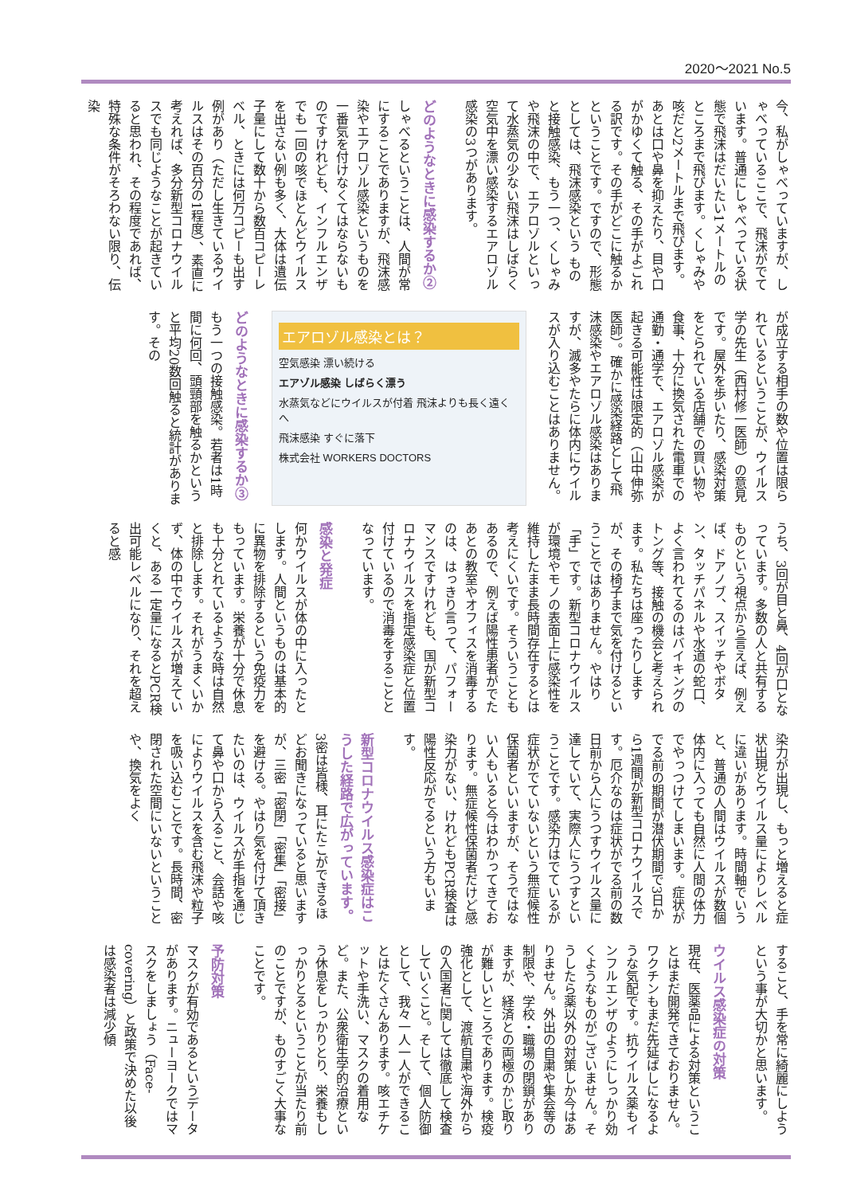2020〜2021 No.5
今、私がしゃべっていますが、しゃべっているここで、飛沫がでています。普通にしゃべっている状態で飛沫はだいたい1メートルのところまで飛びます。くしゃみや咳だと2メートルまで飛びます。あとは口や鼻を抑えたり、目や口がかゆくて触る、その手がよごれる訳です。その手がどこに触るかということです。ですので、形態としては、飛沫感染という ものと接触感染、もう一つ、くしゃみや飛沫の中で、エアロゾルといって水蒸気の少ない飛沫はしばらく空気中を漂い感染するエアロゾル感染の3つがあります。
どのようなときに感染するか②
しゃべるということは、人間が常にすることでありますが、飛沫感染やエアロゾル感染というものを一番気を付けなくてはならないものですけれども、インフルエンザでも一回の咳でほとんどウイルスを出さない例も多く、大体は遺伝子量にして数十から数百コピーレベル、ときには何万コピーも出す例があり（ただし生きているウイルスはその百分の1程度）、素直に考えれば、多分新型コロナウイルスでも同じようなことが起きていると思われ、その程度であれば、特殊な条件がそろわない限り、伝染
が成立する相手の数や位置は限られているということが、ウイルス学の先生（西村修一医師）の意見です。屋外を歩いたり、感染対策をとられている店舗での買い物や食事、十分に換気された電車での通勤・通学で、エアロゾル感染が起きる可能性は限定的（山中伸弥医師）。確かに感染経路として飛沫感染やエアロゾル感染はありますが、滅多やたらに体内にウイルスが入り込むことはありません。
エアロゾル感染とは？
空気感染 漂い続ける
エアゾル感染 しばらく漂う
水蒸気などにウイルスが付着 飛沫よりも長く遠くへ
飛沫感染 すぐに落下
株式会社 WORKERS DOCTORS
どのようなときに感染するか③
もう一つの接触感染。若者は1時間に何回、頭頸部を触るかというと平均20数回触ると統計があります。その
うち、3回が目と鼻、4回が口となっています。多数の人と共有するものという視点から言えば、例えば、ドアノブ、スイッチやボタン、タッチパネルや水道の蛇口、よく言われてるのはバイキングのトング等、接触の機会と考えられます。私たちは座ったりしますが、その椅子まで気を付けるということではありません。やはり「手」です。新型コロナウイルスが環境やモノの表面上に感染性を維持したまま長時間存在するとは考えにくいです。そういうこともあるので、例えば陽性患者がでたあとの教室やオフィスを消毒するのは、はっきり言って、パフォーマンスですけれども、国が新型コロナウイルスを指定感染症と位置付けているので消毒をすることとなっています。
感染と発症
何かウイルスが体の中に入ったとします。人間というものは基本的に異物を排除するという免疫力をもっています。栄養が十分で休息も十分とれているような時は自然と排除します。それがうまくいかず、体の中でウイルスが増えていくと、ある一定量になるとPCR検出可能レベルになり、それを超えると感
染力が出現し、もっと増えると症状出現とウイルス量によりレベルに違いがあります。時間軸でいうと、普通の人間はウイルスが数個体内に入っても自然に人間の体力でやっつけてしまいます。症状がでる前の期間が潜伏期間で3日から1週間が新型コロナウイルスです。厄介なのは症状がでる前の数日前から人にうつすウイルス量に達していて、実際人にうつすということです。感染力はでているが症状がでていないという無症候性保菌者といいますが、そうではない人もいると今はわかってきております。無症候性保菌者だけど感染力がない、けれどもPCR検査は陽性反応がでるという方もいます。
新型コロナウイルス感染症はこうした経路で広がっています。
3密は皆様、耳にたこができるほどお聞きになっていると思いますが、三密「密閉」「密集」「密接」を避ける。やはり気を付けて頂きたいのは、ウイルスが手指を通じて鼻や口から入ること、会話や咳によりウイルスを含む飛沫や粒子を吸い込むことです。長時間、密閉された空間にいないということや、換気をよく
すること、手を常に綺麗にしようという事が大切かと思います。
ウイルス感染症の対策
現在、医薬品による対策ということはまだ開発できておりません。ワクチンもまだ先延ばしになるような気配です。抗ウイルス薬もインフルエンザのようにしっかり効くようなものがございません。そうしたら薬以外の対策しか今はありません。外出の自粛や集会等の制限や、学校・職場の閉鎖がありますが、経済との両極のかじ取りが難しいところであります。検疫強化として、渡航自粛や海外からの入国者に関しては徹底して検査していくこと。そして、個人防御として、我々一人一人ができることはたくさんあります。咳エチケットや手洗い、マスクの着用など。また、公衆衛生学的治療という休息をしっかりとり、栄養もしっかりとるということが当たり前のことですが、ものすごく大事なことです。
予防対策
マスクが有効であるというデータがあります。ニューヨークではマスクをしましょう（Face-covering）と政策で決めた以後は感染者は減少傾